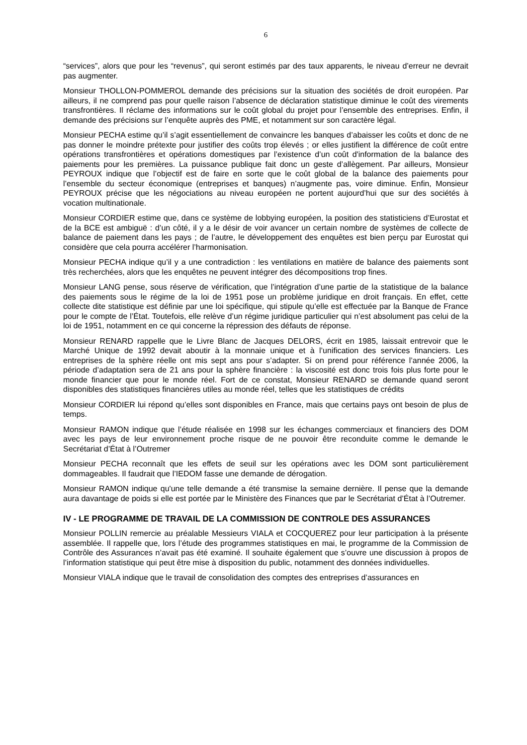6
“services”, alors que pour les “revenus”, qui seront estimés par des taux apparents, le niveau d’erreur ne devrait pas augmenter.
Monsieur THOLLON-POMMEROL demande des précisions sur la situation des sociétés de droit européen. Par ailleurs, il ne comprend pas pour quelle raison l’absence de déclaration statistique diminue le coût des virements transfrontières. Il réclame des informations sur le coût global du projet pour l’ensemble des entreprises. Enfin, il demande des précisions sur l’enquête auprès des PME, et notamment sur son caractère légal.
Monsieur PECHA estime qu’il s’agit essentiellement de convaincre les banques d’abaisser les coûts et donc de ne pas donner le moindre prétexte pour justifier des coûts trop élevés ; or elles justifient la différence de coût entre opérations transfrontières et opérations domestiques par l’existence d’un coût d'information de la balance des paiements pour les premières. La puissance publique fait donc un geste d’allègement. Par ailleurs, Monsieur PEYROUX indique que l’objectif est de faire en sorte que le coût global de la balance des paiements pour l’ensemble du secteur économique (entreprises et banques) n’augmente pas, voire diminue. Enfin, Monsieur PEYROUX précise que les négociations au niveau européen ne portent aujourd’hui que sur des sociétés à vocation multinationale.
Monsieur CORDIER estime que, dans ce système de lobbying européen, la position des statisticiens d’Eurostat et de la BCE est ambiguë : d’un côté, il y a le désir de voir avancer un certain nombre de systèmes de collecte de balance de paiement dans les pays ; de l’autre, le développement des enquêtes est bien perçu par Eurostat qui considère que cela pourra accélérer l’harmonisation.
Monsieur PECHA indique qu’il y a une contradiction : les ventilations en matière de balance des paiements sont très recherchées, alors que les enquêtes ne peuvent intégrer des décompositions trop fines.
Monsieur LANG pense, sous réserve de vérification, que l’intégration d’une partie de la statistique de la balance des paiements sous le régime de la loi de 1951 pose un problème juridique en droit français. En effet, cette collecte dite statistique est définie par une loi spécifique, qui stipule qu’elle est effectuée par la Banque de France pour le compte de l’État. Toutefois, elle relève d’un régime juridique particulier qui n’est absolument pas celui de la loi de 1951, notamment en ce qui concerne la répression des défauts de réponse.
Monsieur RENARD rappelle que le Livre Blanc de Jacques DELORS, écrit en 1985, laissait entrevoir que le Marché Unique de 1992 devait aboutir à la monnaie unique et à l’unification des services financiers. Les entreprises de la sphère réelle ont mis sept ans pour s’adapter. Si on prend pour référence l’année 2006, la période d’adaptation sera de 21 ans pour la sphère financière : la viscosité est donc trois fois plus forte pour le monde financier que pour le monde réel. Fort de ce constat, Monsieur RENARD se demande quand seront disponibles des statistiques financières utiles au monde réel, telles que les statistiques de crédits
Monsieur CORDIER lui répond qu’elles sont disponibles en France, mais que certains pays ont besoin de plus de temps.
Monsieur RAMON indique que l’étude réalisée en 1998 sur les échanges commerciaux et financiers des DOM avec les pays de leur environnement proche risque de ne pouvoir être reconduite comme le demande le Secrétariat d’État à l’Outremer
Monsieur PECHA reconnaît que les effets de seuil sur les opérations avec les DOM sont particulièrement dommageables. Il faudrait que l’IEDOM fasse une demande de dérogation.
Monsieur RAMON indique qu'une telle demande a été transmise la semaine dernière. Il pense que la demande aura davantage de poids si elle est portée par le Ministère des Finances que par le Secrétariat d’État à l’Outremer.
IV - LE PROGRAMME DE TRAVAIL DE LA COMMISSION DE CONTROLE DES ASSURANCES
Monsieur POLLIN remercie au préalable Messieurs VIALA et COCQUEREZ pour leur participation à la présente assemblée. Il rappelle que, lors l’étude des programmes statistiques en mai, le programme de la Commission de Contrôle des Assurances n’avait pas été examiné. Il souhaite également que s’ouvre une discussion à propos de l’information statistique qui peut être mise à disposition du public, notamment des données individuelles.
Monsieur VIALA indique que le travail de consolidation des comptes des entreprises d’assurances en